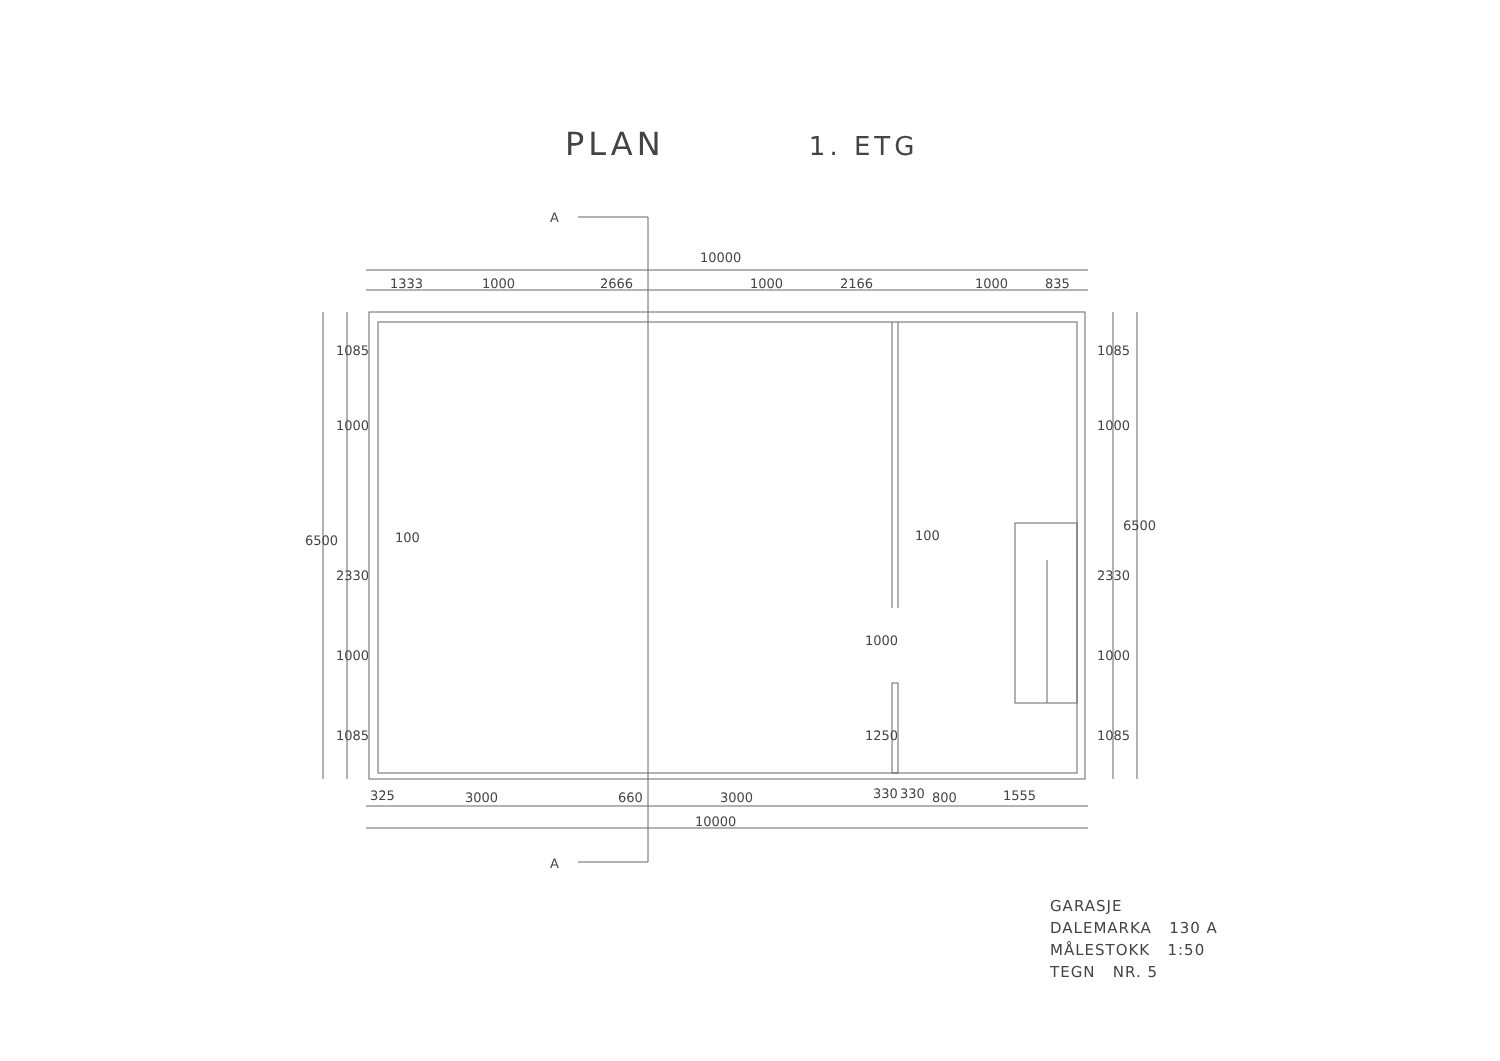PLAN 1. ETG
A
A
10000
10000
1333
1000
2666
1000
2166
1000
835
325
3000
660
3000
330
330
800
1555
6500
6500
1085
1000
2330
1000
1085
1085
1000
2330
1000
1085
100
100
1000
1250
GARASJE
DALEMARKA 130 A
MÅLESTOKK 1:50
TEGN NR. 5